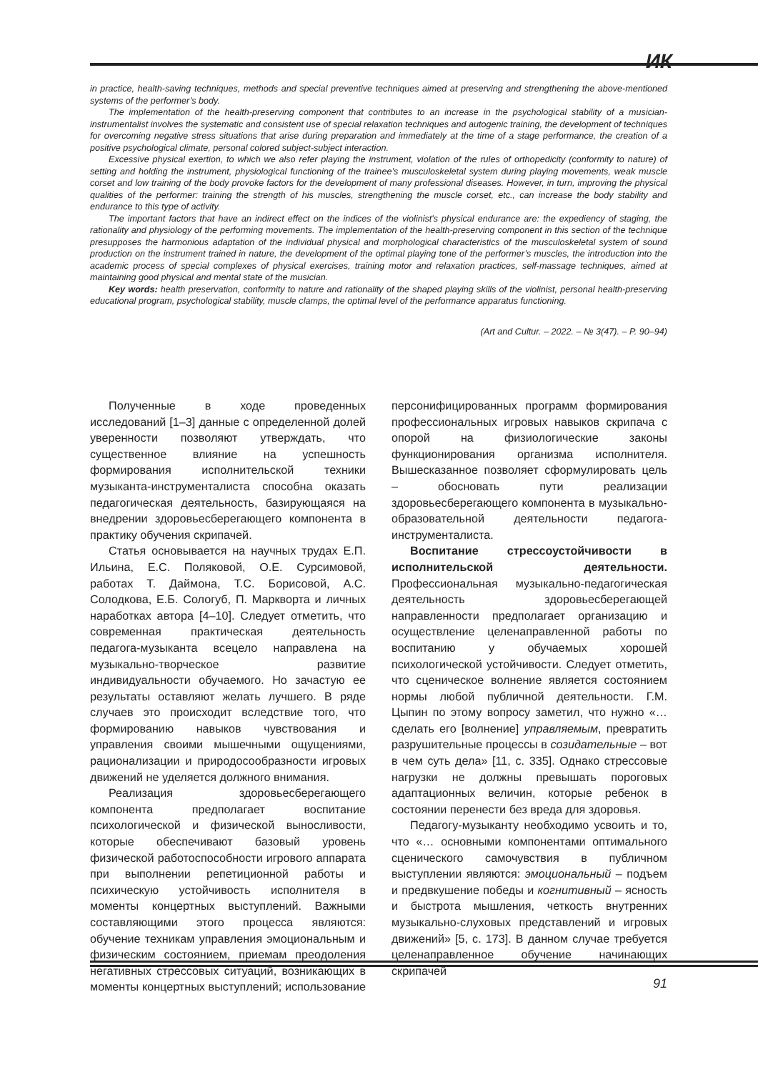ИК
in practice, health-saving techniques, methods and special preventive techniques aimed at preserving and strengthening the above-mentioned systems of the performer’s body.
The implementation of the health-preserving component that contributes to an increase in the psychological stability of a musician-instrumentalist involves the systematic and consistent use of special relaxation techniques and autogenic training, the development of techniques for overcoming negative stress situations that arise during preparation and immediately at the time of a stage performance, the creation of a positive psychological climate, personal colored subject-subject interaction.
Excessive physical exertion, to which we also refer playing the instrument, violation of the rules of orthopedicity (conformity to nature) of setting and holding the instrument, physiological functioning of the trainee’s musculoskeletal system during playing movements, weak muscle corset and low training of the body provoke factors for the development of many professional diseases. However, in turn, improving the physical qualities of the performer: training the strength of his muscles, strengthening the muscle corset, etc., can increase the body stability and endurance to this type of activity.
The important factors that have an indirect effect on the indices of the violinist's physical endurance are: the expediency of staging, the rationality and physiology of the performing movements. The implementation of the health-preserving component in this section of the technique presupposes the harmonious adaptation of the individual physical and morphological characteristics of the musculoskeletal system of sound production on the instrument trained in nature, the development of the optimal playing tone of the performer’s muscles, the introduction into the academic process of special complexes of physical exercises, training motor and relaxation practices, self-massage techniques, aimed at maintaining good physical and mental state of the musician.
Key words: health preservation, conformity to nature and rationality of the shaped playing skills of the violinist, personal health-preserving educational program, psychological stability, muscle clamps, the optimal level of the performance apparatus functioning.
(Art and Cultur. – 2022. – № 3(47). – P. 90–94)
Полученные в ходе проведенных исследований [1–3] данные с определенной долей уверенности позволяют утверждать, что существенное влияние на успешность формирования исполнительской техники музыканта-инструменталиста способна оказать педагогическая деятельность, базирующаяся на внедрении здоровьесберегающего компонента в практику обучения скрипачей.
Статья основывается на научных трудах Е.П. Ильина, Е.С. Поляковой, О.Е. Сурсимовой, работах Т. Даймона, Т.С. Борисовой, А.С. Солодкова, Е.Б. Сологуб, П. Маркворта и личных наработках автора [4–10]. Следует отметить, что современная практическая деятельность педагога-музыканта всецело направлена на музыкально-творческое развитие индивидуальности обучаемого. Но зачастую ее результаты оставляют желать лучшего. В ряде случаев это происходит вследствие того, что формированию навыков чувствования и управления своими мышечными ощущениями, рационализации и природосообразности игровых движений не уделяется должного внимания.
Реализация здоровьесберегающего компонента предполагает воспитание психологической и физической выносливости, которые обеспечивают базовый уровень физической работоспособности игрового аппарата при выполнении репетиционной работы и психическую устойчивость исполнителя в моменты концертных выступлений. Важными составляющими этого процесса являются: обучение техникам управления эмоциональным и физическим состоянием, приемам преодоления негативных стрессовых ситуаций, возникающих в моменты концертных выступлений; использование персонифицированных программ формирования профессиональных игровых навыков скрипача с опорой на физиологические законы функционирования организма исполнителя. Вышесказанное позволяет сформулировать цель – обосновать пути реализации здоровьесберегающего компонента в музыкально-образовательной деятельности педагога-инструменталиста.
Воспитание стрессоустойчивости в исполнительской деятельности. Профессиональная музыкально-педагогическая деятельность здоровьесберегающей направленности предполагает организацию и осуществление целенаправленной работы по воспитанию у обучаемых хорошей психологической устойчивости. Следует отметить, что сценическое волнение является состоянием нормы любой публичной деятельности. Г.М. Цыпин по этому вопросу заметил, что нужно «… сделать его [волнение] управляемым, превратить разрушительные процессы в созидательные – вот в чем суть дела» [11, с. 335]. Однако стрессовые нагрузки не должны превышать пороговых адаптационных величин, которые ребенок в состоянии перенести без вреда для здоровья.
Педагогу-музыканту необходимо усвоить и то, что «… основными компонентами оптимального сценического самочувствия в публичном выступлении являются: эмоциональный – подъем и предвкушение победы и когнитивный – ясность и быстрота мышления, четкость внутренних музыкально-слуховых представлений и игровых движений» [5, с. 173]. В данном случае требуется целенаправленное обучение начинающих скрипачей
91